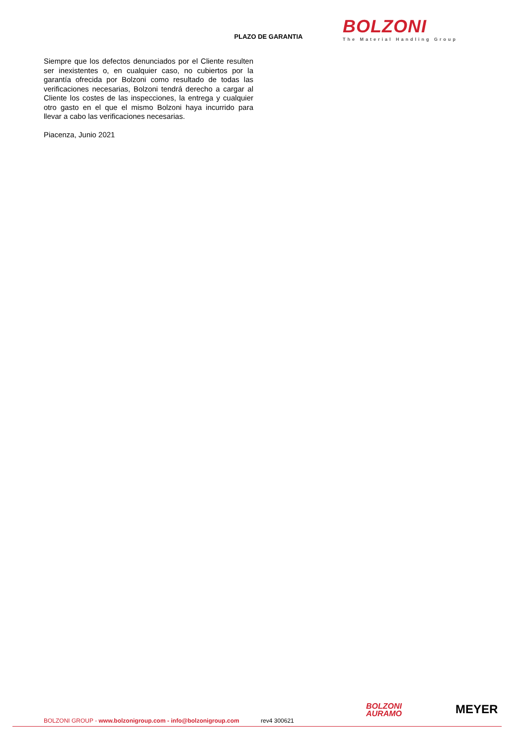BOLZONI
The Material Handling Group
PLAZO DE GARANTIA
Siempre que los defectos denunciados por el Cliente resulten ser inexistentes o, en cualquier caso, no cubiertos por la garantía ofrecida por Bolzoni como resultado de todas las verificaciones necesarias, Bolzoni tendrá derecho a cargar al Cliente los costes de las inspecciones, la entrega y cualquier otro gasto en el que el mismo Bolzoni haya incurrido para llevar a cabo las verificaciones necesarias.
Piacenza, Junio 2021
BOLZONI
AURAMO
MEYER
BOLZONI GROUP - www.bolzonigroup.com - info@bolzonigroup.com rev4 300621